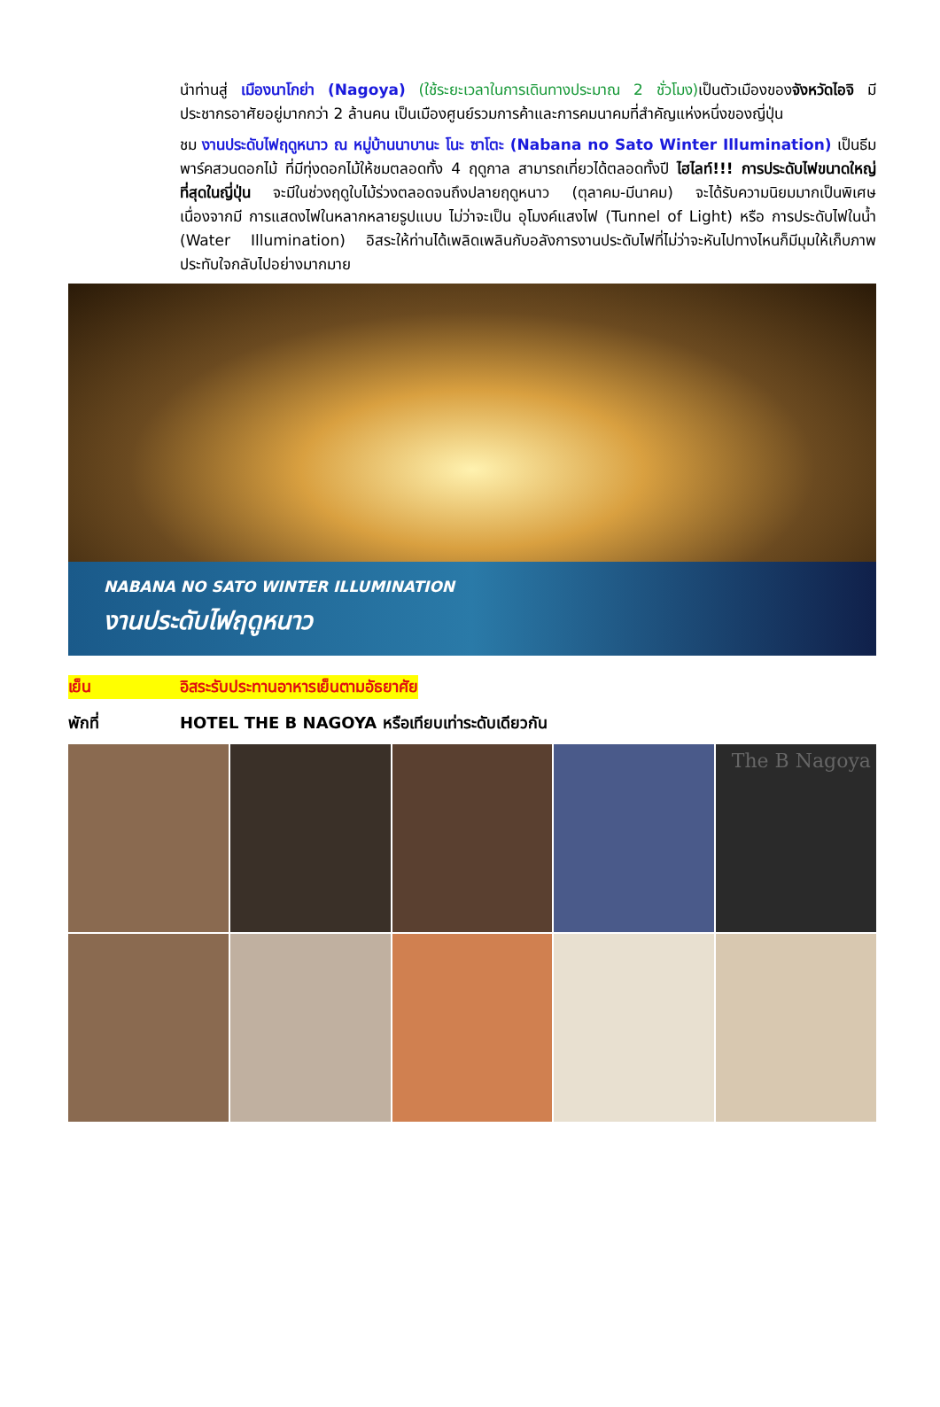นำท่านสู่ เมืองนาโกย่า (Nagoya) (ใช้ระยะเวลาในการเดินทางประมาณ 2 ชั่วโมง) เป็นตัวเมืองของจังหวัดไอจิ มีประชากรอาศัยอยู่มากกว่า 2 ล้านคน เป็นเมืองศูนย์รวมการค้าและการคมนาคมที่สำคัญแห่งหนึ่งของญี่ปุ่น
ชม งานประดับไฟฤดูหนาว ณ หมู่บ้านนาบานะ โนะ ซาโตะ (Nabana no Sato Winter Illumination) เป็นธีมพาร์คสวนดอกไม้ ที่มีทุ่งดอกไม้ให้ชมตลอดทั้ง 4 ฤดูกาล สามารถเที่ยวได้ตลอดทั้งปี ไฮไลท์!!! การประดับไฟขนาดใหญ่ที่สุดในญี่ปุ่น จะมีในช่วงฤดูใบไม้ร่วงตลอดจนถึงปลายฤดูหนาว (ตุลาคม-มีนาคม) จะได้รับความนิยมมากเป็นพิเศษ เนื่องจากมี การแสดงไฟในหลากหลายรูปแบบ ไม่ว่าจะเป็น อุโมงค์แสงไฟ (Tunnel of Light) หรือ การประดับไฟในน้ำ (Water Illumination) อิสระให้ท่านได้เพลิดเพลินกับอลังการงานประดับไฟที่ไม่ว่าจะหันไปทางไหนก็มีมุมให้เก็บภาพประทับใจกลับไปอย่างมากมาย
NABANA NO SATO WINTER ILLUMINATION
งานประดับไฟฤดูหนาว
เย็น อิสระรับประทานอาหารเย็นตามอัธยาศัย
พักที่ HOTEL THE B NAGOYA หรือเทียบเท่าระดับเดียวกัน
The B Nagoya